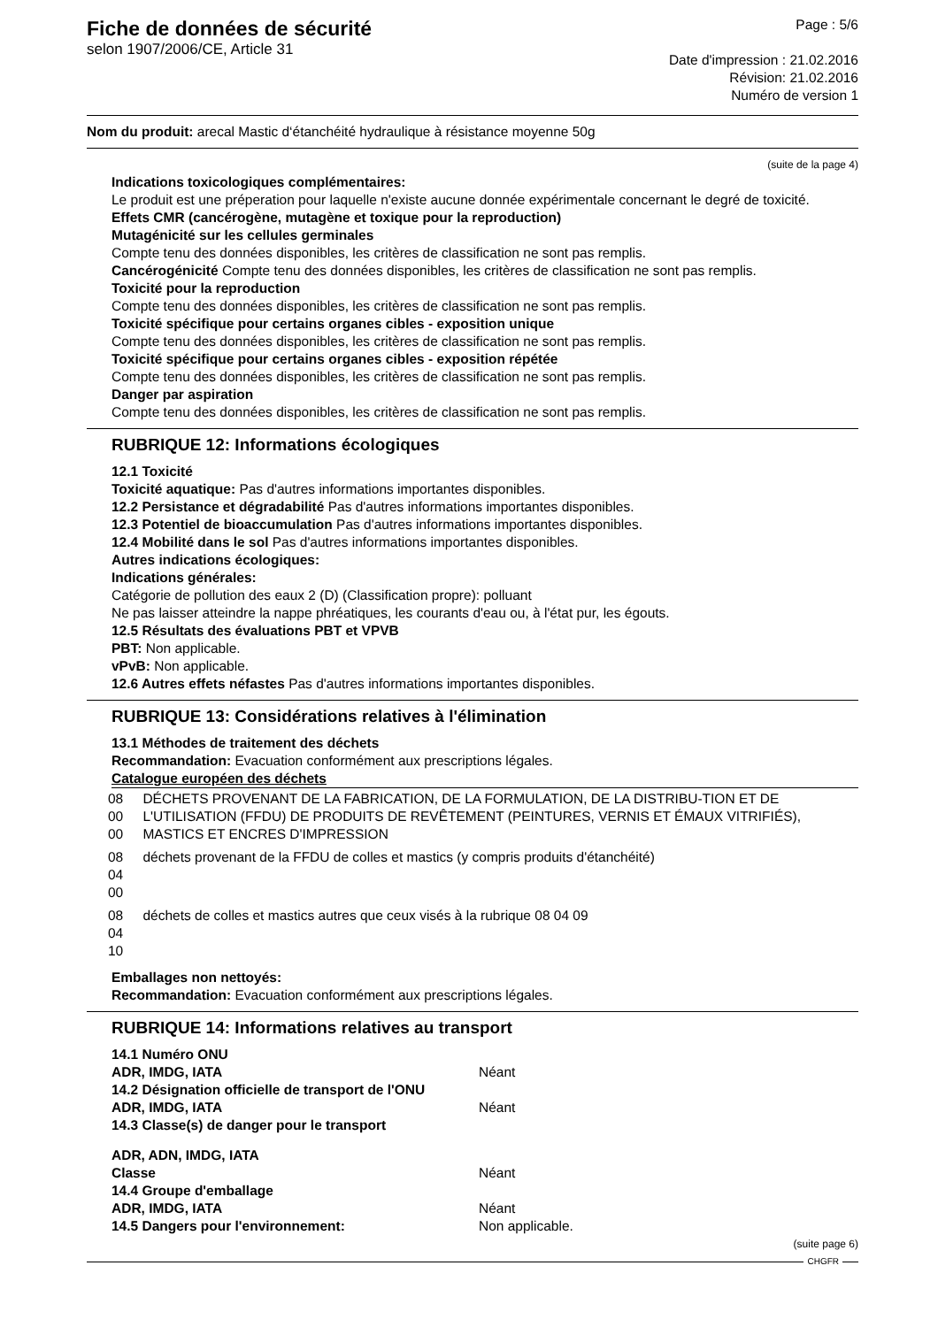Fiche de données de sécurité
selon 1907/2006/CE, Article 31
Page : 5/6
Date d'impression : 21.02.2016
Révision: 21.02.2016
Numéro de version 1
Nom du produit: arecal Mastic d‘étanchéité hydraulique à résistance moyenne 50g
(suite de la page 4)
Indications toxicologiques complémentaires:
Le produit est une préperation pour laquelle n'existe aucune donnée expérimentale concernant le degré de toxicité.
Effets CMR (cancérogène, mutagène et toxique pour la reproduction)
Mutagénicité sur les cellules germinales
Compte tenu des données disponibles, les critères de classification ne sont pas remplis.
Cancérogénicité Compte tenu des données disponibles, les critères de classification ne sont pas remplis.
Toxicité pour la reproduction
Compte tenu des données disponibles, les critères de classification ne sont pas remplis.
Toxicité spécifique pour certains organes cibles - exposition unique
Compte tenu des données disponibles, les critères de classification ne sont pas remplis.
Toxicité spécifique pour certains organes cibles - exposition répétée
Compte tenu des données disponibles, les critères de classification ne sont pas remplis.
Danger par aspiration
Compte tenu des données disponibles, les critères de classification ne sont pas remplis.
RUBRIQUE 12: Informations écologiques
12.1 Toxicité
Toxicité aquatique: Pas d'autres informations importantes disponibles.
12.2 Persistance et dégradabilité Pas d'autres informations importantes disponibles.
12.3 Potentiel de bioaccumulation Pas d'autres informations importantes disponibles.
12.4 Mobilité dans le sol Pas d'autres informations importantes disponibles.
Autres indications écologiques:
Indications générales:
Catégorie de pollution des eaux 2 (D) (Classification propre): polluant
Ne pas laisser atteindre la nappe phréatiques, les courants d'eau ou, à l'état pur, les égouts.
12.5 Résultats des évaluations PBT et VPVB
PBT: Non applicable.
vPvB: Non applicable.
12.6 Autres effets néfastes Pas d'autres informations importantes disponibles.
RUBRIQUE 13: Considérations relatives à l'élimination
13.1 Méthodes de traitement des déchets
Recommandation: Evacuation conformément aux prescriptions légales.
Catalogue européen des déchets
| 08 00 00 | DÉCHETS PROVENANT DE LA FABRICATION, DE LA FORMULATION, DE LA DISTRIBU-TION ET DE L'UTILISATION (FFDU) DE PRODUITS DE REVÊTEMENT (PEINTURES, VERNIS ET ÉMAUX VITRIFIÉS), MASTICS ET ENCRES D'IMPRESSION |
| 08 04 00 | déchets provenant de la FFDU de colles et mastics (y compris produits d'étanchéité) |
| 08 04 10 | déchets de colles et mastics autres que ceux visés à la rubrique 08 04 09 |
Emballages non nettoyés:
Recommandation: Evacuation conformément aux prescriptions légales.
RUBRIQUE 14: Informations relatives au transport
| 14.1 Numéro ONU | |
| ADR, IMDG, IATA | Néant |
| 14.2 Désignation officielle de transport de l'ONU | |
| ADR, IMDG, IATA | Néant |
| 14.3 Classe(s) de danger pour le transport | |
| ADR, ADN, IMDG, IATA | |
| Classe | Néant |
| 14.4 Groupe d'emballage | |
| ADR, IMDG, IATA | Néant |
| 14.5 Dangers pour l'environnement: | Non applicable. |
(suite page 6)
CHGFR